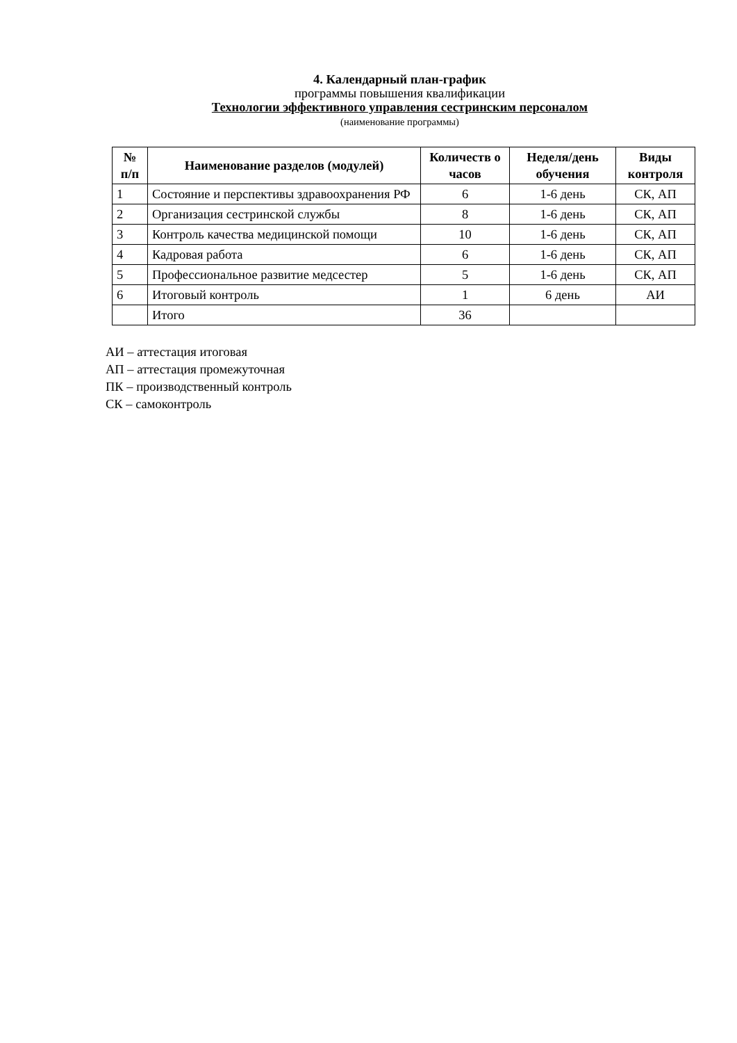4. Календарный план-график
программы повышения квалификации
Технологии эффективного управления сестринским персоналом
(наименование программы)
| № п/п | Наименование разделов (модулей) | Количеств о часов | Неделя/день обучения | Виды контроля |
| --- | --- | --- | --- | --- |
| 1 | Состояние и перспективы здравоохранения РФ | 6 | 1-6 день | СК, АП |
| 2 | Организация сестринской службы | 8 | 1-6 день | СК, АП |
| 3 | Контроль качества медицинской помощи | 10 | 1-6 день | СК, АП |
| 4 | Кадровая работа | 6 | 1-6 день | СК, АП |
| 5 | Профессиональное развитие медсестер | 5 | 1-6 день | СК, АП |
| 6 | Итоговый контроль | 1 | 6 день | АИ |
| | Итого | 36 | | |
АИ – аттестация итоговая
АП – аттестация промежуточная
ПК – производственный контроль
СК – самоконтроль